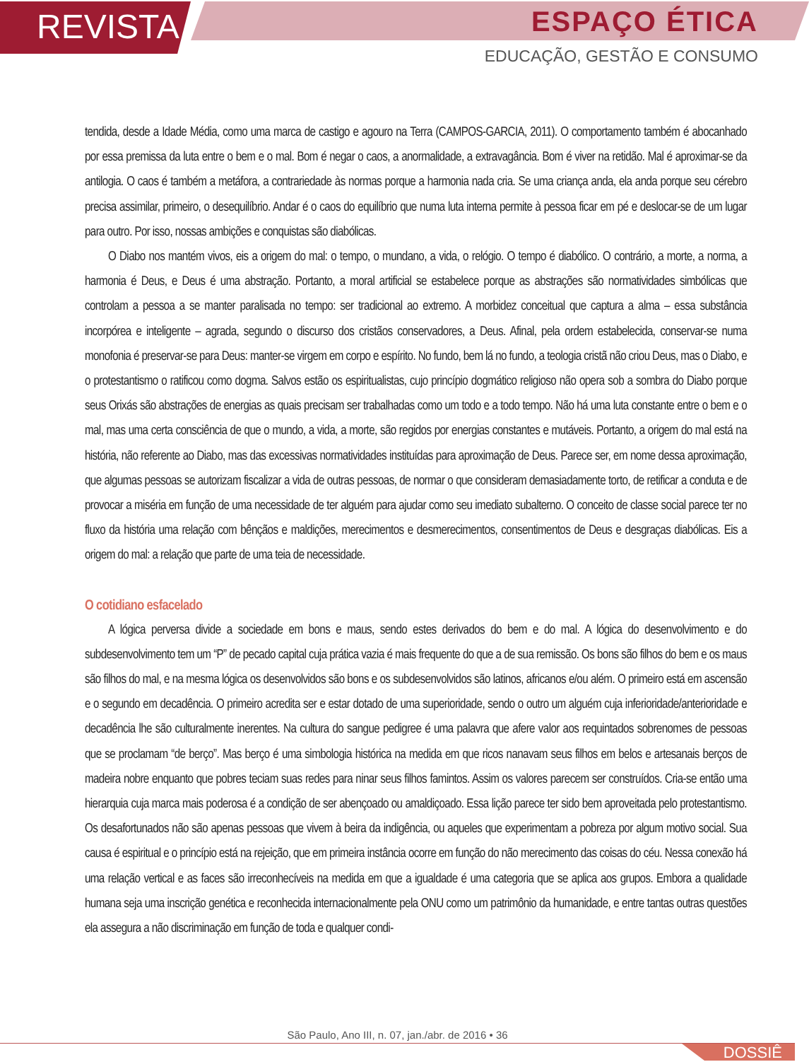REVISTA ESPAÇO ÉTICA
EDUCAÇÃO, GESTÃO E CONSUMO
tendida, desde a Idade Média, como uma marca de castigo e agouro na Terra (CAMPOS-GARCIA, 2011). O comportamento também é abocanhado por essa premissa da luta entre o bem e o mal. Bom é negar o caos, a anormalidade, a extravagância. Bom é viver na retidão. Mal é aproximar-se da antilogia. O caos é também a metáfora, a contrariedade às normas porque a harmonia nada cria. Se uma criança anda, ela anda porque seu cérebro precisa assimilar, primeiro, o desequilíbrio. Andar é o caos do equilíbrio que numa luta interna permite à pessoa ficar em pé e deslocar-se de um lugar para outro. Por isso, nossas ambições e conquistas são diabólicas.
O Diabo nos mantém vivos, eis a origem do mal: o tempo, o mundano, a vida, o relógio. O tempo é diabólico. O contrário, a morte, a norma, a harmonia é Deus, e Deus é uma abstração. Portanto, a moral artificial se estabelece porque as abstrações são normatividades simbólicas que controlam a pessoa a se manter paralisada no tempo: ser tradicional ao extremo. A morbidez conceitual que captura a alma – essa substância incorpórea e inteligente – agrada, segundo o discurso dos cristãos conservadores, a Deus. Afinal, pela ordem estabelecida, conservar-se numa monofonia é preservar-se para Deus: manter-se virgem em corpo e espírito. No fundo, bem lá no fundo, a teologia cristã não criou Deus, mas o Diabo, e o protestantismo o ratificou como dogma. Salvos estão os espiritualistas, cujo princípio dogmático religioso não opera sob a sombra do Diabo porque seus Orixás são abstrações de energias as quais precisam ser trabalhadas como um todo e a todo tempo. Não há uma luta constante entre o bem e o mal, mas uma certa consciência de que o mundo, a vida, a morte, são regidos por energias constantes e mutáveis. Portanto, a origem do mal está na história, não referente ao Diabo, mas das excessivas normatividades instituídas para aproximação de Deus. Parece ser, em nome dessa aproximação, que algumas pessoas se autorizam fiscalizar a vida de outras pessoas, de normar o que consideram demasiadamente torto, de retificar a conduta e de provocar a miséria em função de uma necessidade de ter alguém para ajudar como seu imediato subalterno. O conceito de classe social parece ter no fluxo da história uma relação com bênçãos e maldições, merecimentos e desmerecimentos, consentimentos de Deus e desgraças diabólicas. Eis a origem do mal: a relação que parte de uma teia de necessidade.
O cotidiano esfacelado
A lógica perversa divide a sociedade em bons e maus, sendo estes derivados do bem e do mal. A lógica do desenvolvimento e do subdesenvolvimento tem um “P” de pecado capital cuja prática vazia é mais frequente do que a de sua remissão. Os bons são filhos do bem e os maus são filhos do mal, e na mesma lógica os desenvolvidos são bons e os subdesenvolvidos são latinos, africanos e/ou além. O primeiro está em ascensão e o segundo em decadência. O primeiro acredita ser e estar dotado de uma superioridade, sendo o outro um alguém cuja inferioridade/anterioridade e decadência lhe são culturalmente inerentes. Na cultura do sangue pedigree é uma palavra que afere valor aos requintados sobrenomes de pessoas que se proclamam “de berço”. Mas berço é uma simbologia histórica na medida em que ricos nanavam seus filhos em belos e artesanais berços de madeira nobre enquanto que pobres teciam suas redes para ninar seus filhos famintos. Assim os valores parecem ser construídos. Cria-se então uma hierarquia cuja marca mais poderosa é a condição de ser abençoado ou amaldiçoado. Essa lição parece ter sido bem aproveitada pelo protestantismo. Os desafortunados não são apenas pessoas que vivem à beira da indigência, ou aqueles que experimentam a pobreza por algum motivo social. Sua causa é espiritual e o princípio está na rejeição, que em primeira instância ocorre em função do não merecimento das coisas do céu. Nessa conexão há uma relação vertical e as faces são irreconhecíveis na medida em que a igualdade é uma categoria que se aplica aos grupos. Embora a qualidade humana seja uma inscrição genética e reconhecida internacionalmente pela ONU como um patrimônio da humanidade, e entre tantas outras questões ela assegura a não discriminação em função de toda e qualquer condi-
São Paulo, Ano III, n. 07, jan./abr. de 2016 • 36
DOSSIÊ